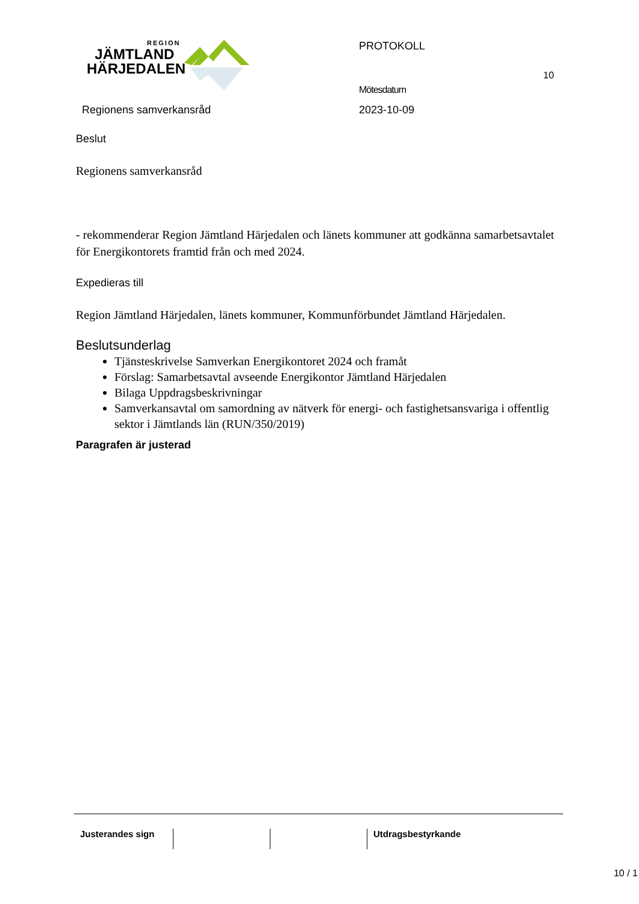REGION
JÄMTLAND
HÄRJEDALEN
PROTOKOLL
10
Mötesdatum
Regionens samverkansråd 2023-10-09
Beslut
Regionens samverkansråd
- rekommenderar Region Jämtland Härjedalen och länets kommuner att godkänna samarbetsavtalet för Energikontorets framtid från och med 2024.
Expedieras till
Region Jämtland Härjedalen, länets kommuner, Kommunförbundet Jämtland Härjedalen.
Beslutsunderlag
Tjänsteskrivelse Samverkan Energikontoret 2024 och framåt
Förslag: Samarbetsavtal avseende Energikontor Jämtland Härjedalen
Bilaga Uppdragsbeskrivningar
Samverkansavtal om samordning av nätverk för energi- och fastighetsansvariga i offentlig sektor i Jämtlands län (RUN/350/2019)
Paragrafen är justerad
Justerandes sign Utdragsbestyrkande
10 / 1